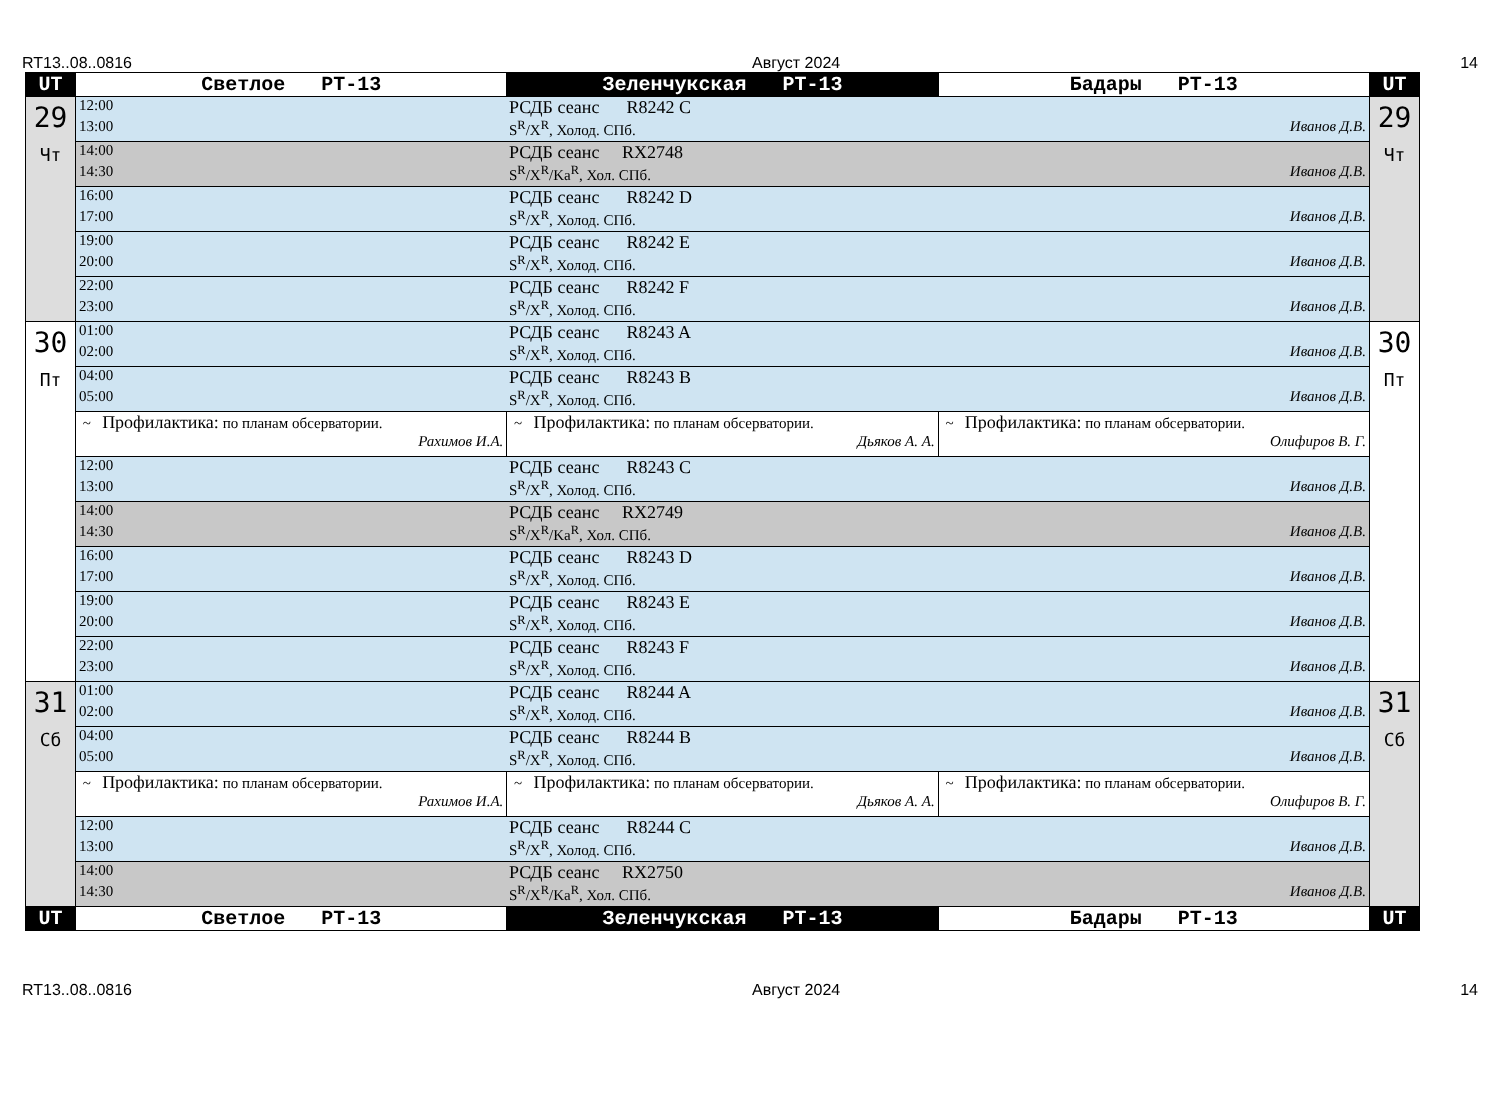RT13..08..0816 Август 2024 14
| UT | Светлое РТ-13 | Зеленчукская РТ-13 | Бадары РТ-13 | UT |
| --- | --- | --- | --- | --- |
| 29 Чт | 12:00 РСДБ сеанс R8242 C 13:00 S<sup>R</sup>/X<sup>R</sup>, Холод. СПб. Иванов Д.В. | | | 29 Чт |
| | 14:00 РСДБ сеанс RX2748 14:30 S<sup>R</sup>/X<sup>R</sup>/Ka<sup>R</sup>, Хол. СПб. Иванов Д.В. | | | |
| | 16:00 РСДБ сеанс R8242 D 17:00 S<sup>R</sup>/X<sup>R</sup>, Холод. СПб. Иванов Д.В. | | | |
| | 19:00 РСДБ сеанс R8242 E 20:00 S<sup>R</sup>/X<sup>R</sup>, Холод. СПб. Иванов Д.В. | | | |
| | 22:00 РСДБ сеанс R8242 F 23:00 S<sup>R</sup>/X<sup>R</sup>, Холод. СПб. Иванов Д.В. | | | |
| 30 Пт | 01:00 РСДБ сеанс R8243 A 02:00 S<sup>R</sup>/X<sup>R</sup>, Холод. СПб. Иванов Д.В. | | | 30 Пт |
| | 04:00 РСДБ сеанс R8243 B 05:00 S<sup>R</sup>/X<sup>R</sup>, Холод. СПб. Иванов Д.В. | | | |
| | ~ Профилактика: по планам обсерватории. Рахимов И.А. | ~ Профилактика: по планам обсерватории. Дьяков А. А. | ~ Профилактика: по планам обсерватории. Олифиров В. Г. | |
| | 12:00 РСДБ сеанс R8243 C 13:00 S<sup>R</sup>/X<sup>R</sup>, Холод. СПб. Иванов Д.В. | | | |
| | 14:00 РСДБ сеанс RX2749 14:30 S<sup>R</sup>/X<sup>R</sup>/Ka<sup>R</sup>, Хол. СПб. Иванов Д.В. | | | |
| | 16:00 РСДБ сеанс R8243 D 17:00 S<sup>R</sup>/X<sup>R</sup>, Холод. СПб. Иванов Д.В. | | | |
| | 19:00 РСДБ сеанс R8243 E 20:00 S<sup>R</sup>/X<sup>R</sup>, Холод. СПб. Иванов Д.В. | | | |
| | 22:00 РСДБ сеанс R8243 F 23:00 S<sup>R</sup>/X<sup>R</sup>, Холод. СПб. Иванов Д.В. | | | |
| 31 Сб | 01:00 РСДБ сеанс R8244 A 02:00 S<sup>R</sup>/X<sup>R</sup>, Холод. СПб. Иванов Д.В. | | | 31 Сб |
| | 04:00 РСДБ сеанс R8244 B 05:00 S<sup>R</sup>/X<sup>R</sup>, Холод. СПб. Иванов Д.В. | | | |
| | ~ Профилактика: по планам обсерватории. Рахимов И.А. | ~ Профилактика: по планам обсерватории. Дьяков А. А. | ~ Профилактика: по планам обсерватории. Олифиров В. Г. | |
| | 12:00 РСДБ сеанс R8244 C 13:00 S<sup>R</sup>/X<sup>R</sup>, Холод. СПб. Иванов Д.В. | | | |
| | 14:00 РСДБ сеанс RX2750 14:30 S<sup>R</sup>/X<sup>R</sup>/Ka<sup>R</sup>, Хол. СПб. Иванов Д.В. | | | |
| UT | Светлое РТ-13 | Зеленчукская РТ-13 | Бадары РТ-13 | UT |
RT13..08..0816 Август 2024 14